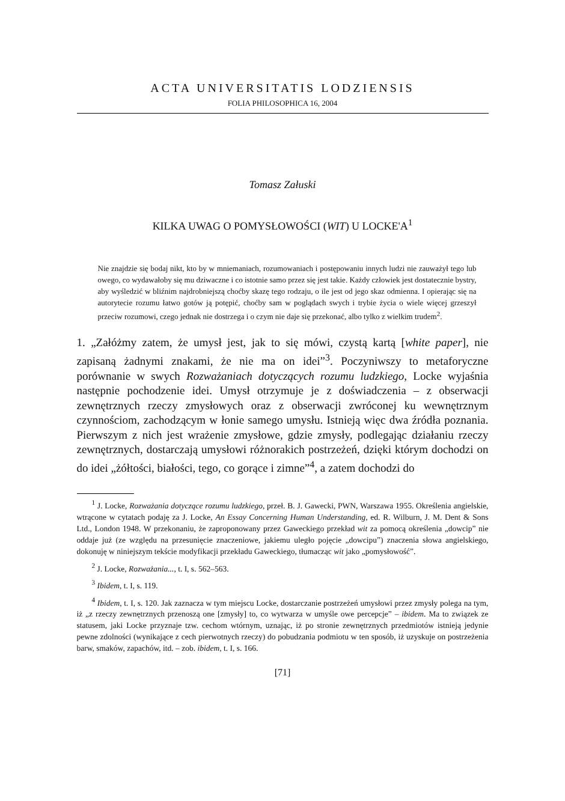ACTA UNIVERSITATIS LODZIENSIS
FOLIA PHILOSOPHICA 16, 2004
Tomasz Załuski
KILKA UWAG O POMYSŁOWOŚCI (WIT) U LOCKE'A<sup>1</sup>
Nie znajdzie się bodaj nikt, kto by w mniemaniach, rozumowaniach i postępowaniu innych ludzi nie zauważył tego lub owego, co wydawałoby się mu dziwaczne i co istotnie samo przez się jest takie. Każdy człowiek jest dostatecznie bystry, aby wyśledzić w bliźnim najdrobniejszą choćby skazę tego rodzaju, o ile jest od jego skaz odmienna. I opierając się na autorytecie rozumu łatwo gotów ją potępić, choćby sam w poglądach swych i trybie życia o wiele więcej grzeszył przeciw rozumowi, czego jednak nie dostrzega i o czym nie daje się przekonać, albo tylko z wielkim trudem<sup>2</sup>.
1. „Załóżmy zatem, że umysł jest, jak to się mówi, czystą kartą [white paper], nie zapisaną żadnymi znakami, że nie ma on idei”<sup>3</sup>. Poczyniwszy to metaforyczne porównanie w swych Rozważaniach dotyczących rozumu ludzkiego, Locke wyjaśnia następnie pochodzenie idei. Umysł otrzymuje je z doświadczenia – z obserwacji zewnętrznych rzeczy zmysłowych oraz z obserwacji zwróconej ku wewnętrznym czynnościom, zachodzącym w łonie samego umysłu. Istnieją więc dwa źródła poznania. Pierwszym z nich jest wrażenie zmysłowe, gdzie zmysły, podlegając działaniu rzeczy zewnętrznych, dostarczają umysłowi różnorakich postrzeżeń, dzięki którym dochodzi on do idei „żółtości, białości, tego, co gorące i zimne”<sup>4</sup>, a zatem dochodzi do
<sup>1</sup> J. Locke, Rozważania dotyczące rozumu ludzkiego, przeł. B. J. Gawecki, PWN, Warszawa 1955. Określenia angielskie, wtrącone w cytatach podaję za J. Locke, An Essay Concerning Human Understanding, ed. R. Wilburn, J. M. Dent & Sons Ltd., London 1948. W przekonaniu, że zaproponowany przez Gaweckiego przekład wit za pomocą określenia „dowcip” nie oddaje już (ze względu na przesunięcie znaczeniowe, jakiemu uległo pojęcie „dowcipu”) znaczenia słowa angielskiego, dokonuję w niniejszym tekście modyfikacji przekładu Gaweckiego, tłumacząc wit jako „pomysłowość”.
<sup>2</sup> J. Locke, Rozważania..., t. I, s. 562–563.
<sup>3</sup> Ibidem, t. I, s. 119.
<sup>4</sup> Ibidem, t. I, s. 120. Jak zaznacza w tym miejscu Locke, dostarczanie postrzeżeń umysłowi przez zmysły polega na tym, iż „z rzeczy zewnętrznych przenoszą one [zmysły] to, co wytwarza w umyśle owe percepcje” – ibidem. Ma to związek ze statusem, jaki Locke przyznaje tzw. cechom wtórnym, uznając, iż po stronie zewnętrznych przedmiotów istnieją jedynie pewne zdolności (wynikające z cech pierwotnych rzeczy) do pobudzania podmiotu w ten sposób, iż uzyskuje on postrzeżenia barw, smaków, zapachów, itd. – zob. ibidem, t. I, s. 166.
[71]